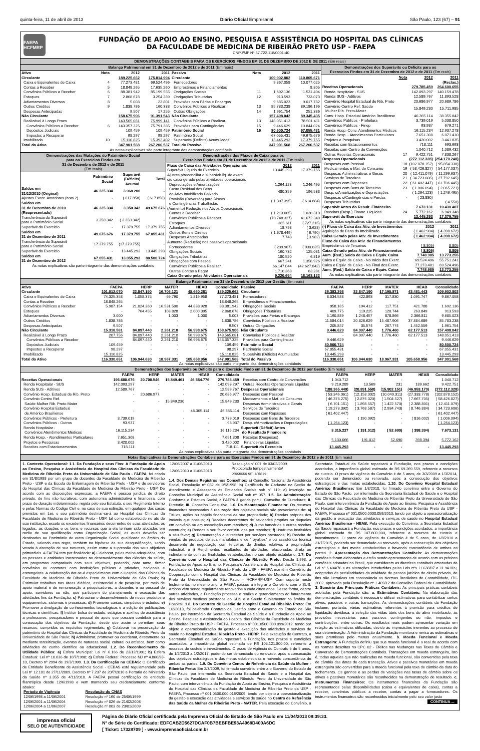quinta-feira, 11 de abril de 2013 Diário Oficial Empresarial São Paulo, 123 (67) – 91
FAEPA HCFMRP
FUNDAÇÃO DE APOIO AO ENSINO, PESQUISA E ASSISTÊNCIA DO HOSPITAL DAS CLÍNICAS
DA FACULDADE DE MEDICINA DE RIBEIRÃO PRETO USP - FAEPA
CNPJ/MF Nº 57.722.118/0001-40
DEMONSTRAÇÕES CONTÁBEIS PARA OS EXERCÍCIOS FINDOS EM 31 DE DEZEMBRO DE 2012 E DE 2011 (Em reais)
Balanço Patrimonial em 31 de Dezembro de 2012 e de 2011 (Em reais)
| Ativo | Nota | 2012 | 2011 |
| --- | --- | --- | --- |
| Circulante | | 189.225.662 | 175.814.994 |
| Caixa e Equivalentes de Caixa | 4 | 77.273.481 | 69.524.496 |
| Contas a Receber | 5 | 18.848.265 | 17.635.260 |
| Convênios Públicos a Receber | 6 | 88.381.942 | 85.199.555 |
| Estoques | 7 | 2.868.678 | 3.254.289 |
| Adiantamentos Diversos | 8 | 5.003 | 23.801 |
| Outros Créditos | 9 | 1.838.786 | 160.338 |
| Despesas Antecipadas | | 9.507 | 17.255 |
| Não Circulante | | 158.675.906 | 91.391.543 |
| Realizável à Longo Prazo | | 143.565.081 | 75.999.141 |
| Convênios Públicos a Receber | 6 | 143.357.325 | 75.791.385 |
| Depósitos Judiciais | | 109.459 | 109.459 |
| Impostos a Recuperar | | 98.297 | 98.297 |
| Imobilizado | 10 | 15.110.825 | 15.392.402 |
| Total do Ativo | | 347.901.568 | 267.206.537 |
| Passivo | Nota | 2012 | 2011 |
| --- | --- | --- | --- |
| Circulante | | 109.902.802 | 110.805.671 |
| Fornecedores | | 9.867.058 | 10.077.025 |
| Empréstimos e Financiamentos | | - | 8.805 |
| Obrigações Sociais | 11 | 1.692.136 | 1.531.404 |
| Obrigações Tributárias | 12 | 913.593 | 733.073 |
| Provisões para Férias e Encargos | | 9.685.023 | 9.017.782 |
| Convênios Públicos a Realizar | 13 | 85.783.238 | 89.186.196 |
| Outras Obrigações | 14 | 1.961.754 | 251.386 |
| Não Circulante | | 157.498.042 | 89.345.435 |
| Convênios Públicos a Realizar | 13 | 148.051.413 | 78.501.411 |
| Provisões para Contingências | 15 | 9.446.629 | 10.844.024 |
| Patrimônio Social | 16 | 80.500.724 | 67.055.431 |
| Patrimônio Social | | 67.055.431 | 49.675.676 |
| Superávits (Déficits) Acumulados | | 13.445.293 | 17.379.755 |
| Total do Passivo | | 347.901.568 | 267.206.537 |
As notas explicativas são parte integrante das demonstrações contábeis
Demonstrações das Mutações do Patrimônio Social
para os Exercícios Findos em
31 de Dezembro de 2012 e de 2011
(Em reais)
| | Patrimônio Social | Superávit (Déficits) Acumul. | Total |
| --- | --- | --- | --- |
| Saldos em 31/12/2010 (Original) | 46.325.334 | 3.968.200 | - |
| Ajustes Exerc. Anteriores (nota 2) | - | ( 617.858) | ( 617.858) |
| Saldos em 31 de Dezembro de 2010 (Reapresentado) | 46.325.334 | 3.350.342 | 49.675.676 |
| Transferência do Superávit para o Patrimônio Social | 3.350.342 | ( 3.350.342) | - |
| Superávit do Exercício | - | 17.379.755 | 17.379.755 |
| Saldos em 31 de Dezembro de 2011 | 49.675.676 | 17.379.755 | 67.055.431 |
| Transferência do Superávit para o Patrimônio Social | 17.379.755 | (17.379.755) | - |
| Superávit do Exercício | - | 13.445.293 | 13.445.293 |
| Saldos em 31 de Dezembro de 2012 | 67.055.431 | 13.055.293 | 80.500.724 |
As notas explicativas são parte integrante das demonstrações contábeis
Demonstrações dos Fluxos de Caixa para os
Exercícios Findos em 31 de Dezembro de 2012 e de 2011 (Em reais)
| Fluxo de Caixa das Atividades Operacionais | 2012 | 2011 |
| Superávit Líquido do Exercício | 13.445.293 | 17.379.755 |
| Ajustes p/reconciliar o superávit líq. do exerc. c/o caixa gerado pelas atividades operacionais | | |
| Depreciações e Amortizações | 1.264.123 | 1.246.495 |
| Custo Residual dos Bens do Ativo Imobilizado Baixado | 480.359 | 196.533 |
| Provisão (Reversão) para Riscos e Contingências Trabalhistas | ( 1.397.395) | ( 614.884) |
| (Aumento) Redução nos Ativos Operacionais | | |
| Contas a Receber | ( 1.213.005) | 1.030.310 |
| Convênios Públicos a Receber | (70.748.327) | 41.672.349 |
| Estoques | 385.611 | ( 727.216) |
| Adiantamentos Diversos | 18.798 | ( 3.628) |
| Outros Bens e Direitos | ( 1.678.449) | ( 6.790) |
| Despesas Antecipadas | 7.748 | ( 3.982) |
| Aumento (Redução) nos passivos operacionais | | |
| Fornecedores | ( 209.967) | ( 930.035) |
| Obrigações Sociais | 160.732 | 125.031 |
| Obrigações Tributárias | 180.520 | 6.819 |
| Obrigações com Pessoal | 667.241 | 1.356.926 |
| Convênios Públicos a Realizar | 66.147.044 | (42.627.842) |
| Outras Contas a Pagar | 1.710.368 | 63.281 |
| Caixa Gerado pelas Atividades Operacionais | 9.220.694 | 18.163.122 |
Demonstrações dos Superávits ou Déficits para os
Exercícios Findos em 31 de Dezembro de 2012 e de 2011 (Em reais)
| | Nota | 2012 | 2011 |
| --- | --- | --- | --- |
| | | | (Reclas.) |
| Receitas Operacionais | | 279.785.459 | 264.600.655 |
| Renda Hospitalar - SUS | | 142.093.297 | 140.159.478 |
| Renda SUS - Aditivos | | 12.589.767 | 11.893.528 |
| Convênio Hospital Estadual de Rib. Preto | | 20.686.977 | 20.689.786 |
| Convênio Centro Ref. Saúde Mulher Rib. Preto-Mater | | 15.849.230 | 15.711.985 |
| Conv. Hosp. Estadual Américo Brasiliense | | 46.365.114 | 38.355.842 |
| Convênios Públicos - Prefeitura | | 3.739.019 | 5.038.850 |
| Convênios Públicos - Finep | | 93.937 | 679.271 |
| Renda Hosp.-Conv. Atendimentos Médicos | | 16.115.234 | 12.937.278 |
| Renda Hosp. - Atendimentos Particulares | | 7.651.308 | 6.071.410 |
| Projetos e Pesquisas | | 3.420.002 | 3.441.835 |
| Receitas com Estacionamentos | | 718.111 | 693.693 |
| Receitas com Centro de Convenções | | 1.040.712 | 1.089.432 |
| Outras Receitas Operacionais | 17 | 9.422.751 | 7.838.267 |
| Despesas Operacionais | | (272.112.328) | (254.170.248) |
| Despesas com Pessoal | 18 | (102.878.152) | ( 95.854.338) |
| Medicamentos e Mat. de Consumo | 19 | ( 58.426.827) | ( 54.177.037) |
| Despesas Administrativas e Gerais | 20 | ( 12.411.079) | ( 11.299.637) |
| Serviços de Terceiros | 21 | ( 34.723.606) | ( 27.792.645) |
| Despesas com Repasses | 22 | ( 61.402.447) | ( 61.706.445) |
| Despesas com Bens de Terceiros | 23 | ( 1.006.094) | ( 2.065.221) |
| Desp. c/Amortizações e Depreciações | | ( 1.264.123) | ( 1.246.495) |
| Despesas c/Contingências e Perdas | - | ( 23.880) | |
| Despesas Tributárias | | - | ( 4.550) |
| Superávit Antes do Result. Financeiro | | 7.673.131 | 10.430.407 |
| Receitas (Desp.) Financ. Líquidas | 24 | 5.772.162 | 6.949.348 |
| Superávit do Exercício | | 13.445.293 | 17.379.755 |
As notas explicativas são parte integrante das demonstrações contábeis
| (-) Fluxo de Caixa das Ativ. de Investimentos | 2012 | 2011 |
| Aquisição de Bens do Imobilizado | ( 1.462.904) | ( 4.398.672) |
| Caixa Gerado pelas Ativ. de Investimentos | ( 1.462.904) | ( 4.398.672) |
| Fluxo de Caixa das Ativ. de Financiamentos | | |
| Empréstimos de Terceiros | ( 8.805) | 8.805 |
| Caixa Gerado pelas Ativ. de Financiamentos | ( 8.805) | 8.805 |
| Aum. (Red.) Saldo de Caixa e Equiv. Caixa | 7.748.985 | 13.773.255 |
| Caixa e Equiv. de Caixa - No Início dos Exerc. | 69.524.496 | 55.751.241 |
| Caixa e Equiv. de Caixa - No Final dos Exerc. | 77.273.481 | 69.524.496 |
| Aum. (Red.) Saldo de Caixa e Equiv. Caixa | 7.748.985 | 13.773.255 |
As notas explicativas são parte integrante das demonstrações contábeis
Balanço Patrimonial em 31 de Dezembro de 2012 por Gestão (Em reais)
| Ativo | FAEPA | HERP | MATER | HEAB | Consolidado |
| --- | --- | --- | --- | --- | --- |
| Circulante | 101.012.070 | 22.847.190 | 16.706.121 | 48.660.281 | 189.225.662 |
| Caixa e Equivalentes de Caixa | 74.325.358 | 1.058.375 | 69.790 | 1.819.958 | 77.273.481 |
| Contas a Receber | 18.848.265 | - | - | - | 18.848.265 |
| Convênios Públicos a Receber | 5.987.154 | 21.024.360 | 16.531.500 | 44.838.928 | 88.381.942 |
| Estoques | - | 764.455 | 103.828 | 2.000.395 | 2.868.678 |
| Adiantamentos Diversos | 3.000 | - | 1.003 | 1.000 | 5.003 |
| Outros Créditos | 1.838.786 | - | - | - | 1.838.786 |
| Despesas Antecipadas | 9.507 | - | - | - | 9.507 |
| Não Circulante | 15.318.581 | 84.097.440 | 2.261.210 | 56.998.675 | 158.675.906 |
| Realizável à Longo Prazo | 207.756 | 84.097.440 | 2.261.210 | 56.998.675 | 143.565.081 |
| Convênios Públicos a Receber | - | 84.097.440 | 2.261.210 | 56.998.675 | 143.357.325 |
| Depósitos Judiciais | 109.459 | - | - | - | 109.459 |
| Impostos a Recuperar | 98.297 | - | - | - | 98.297 |
| Imobilizado | 15.110.825 | - | - | - | 15.110.825 |
| Total do Ativo | 116.330.651 | 106.944.630 | 18.967.331 | 105.658.956 | 347.901.568 |
| Passivo | FAEPA | HERP | MATER | HEAB | Consolidado |
| --- | --- | --- | --- | --- | --- |
| Circulante | 26.383.298 | 22.847.190 | 17.190.871 | 43.481.443 | 109.902.802 |
| Fornecedores | 8.034.588 | 422.893 | 317.830 | 1.091.747 | 9.867.058 |
| Empréstimos e Financiamentos | - | - | - | - | - |
| Obrigações Sociais | 958.185 | 194.412 | 117.751 | 421.788 | 1.692.136 |
| Obrigações Tributárias | 409.775 | 119.225 | 120.744 | 263.849 | 913.593 |
| Provisões para Férias e Encargos | 5.190.889 | 1.248.457 | 878.866 | 2.366.811 | 9.685.023 |
| Convênios Públicos a Realizar | 11.584.014 | 20.826.629 | 15.487.906 | 37.884.689 | 85.783.238 |
| Outras Obrigações | 205.847 | 35.574 | 267.774 | 1.452.559 | 1.961.754 |
| Não Circulante | 9.446.629 | 84.097.440 | 1.776.460 | 62.177.513 | 157.498.042 |
| Convênios Públicos a Realizar | - | 84.097.440 | 1.776.460 | 62.177.513 | 148.051.413 |
| Provisões para Contingências | 9.446.629 | - | - | - | 9.446.629 |
| Patrimônio Social | 80.500.724 | - | - | - | 80.500.724 |
| Patrimônio Social | 67.055.431 | - | - | - | 67.055.431 |
| Superávits (Déficits) Acumulados | 13.445.293 | - | - | - | 13.445.293 |
| Total do Passivo | 116.330.651 | 106.944.630 | 18.967.331 | 105.658.956 | 347.901.568 |
As notas explicativas são parte integrante das demonstrações contábeis
Demonstrações dos Superávits ou Déficits para o Exercício Findo em 31 de Dezembro de 2012 por Gestão (Em reais)
| | FAEPA | HERP | MATER | HEAB | Consolidado |
| --- | --- | --- | --- | --- | --- |
| Receitas Operacionais | 196.680.676 | 20.700.546 | 15.849.461 | 46.554.776 | 279.785.459 |
| Renda Hospitalar - SUS | 142.093.297 | - | - | - | 142.093.297 |
| Renda SUS - Aditivos | 12.589.767 | - | - | - | 12.589.767 |
| Convênio Hosp. Estadual de Rib. Preto | - | 20.686.977 | - | - | 20.686.977 |
| Convênio Centro Ref. Saúde Mulher Rib. Preto-Mater | - | - | 15.849.230 | - | 15.849.230 |
| Convênio Hospital Estadual de Américo Brasiliense | - | - | - | 46.365.114 | 46.365.114 |
| Convênios Públicos - Prefeitura | 3.739.019 | - | - | - | 3.739.019 |
| Convênios Públicos - Outros | 93.937 | - | - | - | 93.937 |
| Renda Hospitalar - Convênios Atendimentos Médicos | 16.115.234 | - | - | - | 16.115.234 |
| Renda Hosp. - Atendimentos Particulares | 7.651.308 | - | - | - | 7.651.308 |
| Projetos e Pesquisas | 3.420.002 | - | - | - | 3.420.002 |
| Receitas com Estacionamentos | 718.111 | - | - | - | 718.111 |
| | FAEPA | HERP | MATER | HEAB | Consolidado |
| --- | --- | --- | --- | --- | --- |
| Receitas com Centro de Convenções | 1.040.712 | - | - | - | 1.040.712 |
| Outras Receitas Operacionais Líquidas | 9.219.289 | 13.569 | 231 | 189.662 | 9.422.751 |
| Despesas Operacionais | (188.365.449) | (20.891.558) | (15.902.151) | (46.953.170) | (272.112.328) |
| Despesas com Pessoal | ( 53.346.061) | (12.158.002) | (10.040.311) | (27.333.778) | (102.878.152) |
| Medicamentos e Mat. de Consumo | ( 46.378.275) | ( 2.876.320) | ( 1.504.527) | ( 7.667.705) | ( 58.426.827) |
| Despesas Administrativas e Gerais | ( 6.701.151) | ( 1.898.557) | ( 1.422.570) | ( 2.388.801) | ( 12.411.079) |
| Serviços de Terceiros | ( 19.273.392) | ( 3.768.587) | ( 2.934.743) | ( 8.746.884) | ( 34.723.606) |
| Despesas com Repasses | ( 61.402.447) | - | - | - | ( 61.402.447) |
| Despesas com Bens de Terceiros | - | ( 190.092) | - | ( 816.002) | ( 1.006.094) |
| Desp. c/Amortizações e Depreciações | ( 1.264.123) | - | - | - | ( 1.264.123) |
| Superávit (Déficit) Antes do Resultado Financeiro | 8.315.227 | ( 191.012) | ( 52.690) | ( 398.394) | 7.673.131 |
| Receitas (Despesas) Financeiras Líquidas | 5.130.066 | 191.012 | 52.690 | 398.394 | 5.772.162 |
| Superávit do Exercício | 13.445.293 | - | - | - | 13.445.293 |
As notas explicativas são parte integrante das demonstrações contábeis
Notas Explicativas às Demonstrações Contábeis para os Exercícios Findos em 31 de Dezembro de 2012 e de 2011 (Em reais)
1. Contexto Operacional: 1.1. Da Fundação e seus Fins: A Fundação de Apoio ao Ensino, Pesquisa e Assistência do Hospital das Clínicas da Faculdade de Medicina de Ribeirão Preto da Universidade de São Paulo - FAEPA, foi criada em 31/8/1988 por um grupo de docentes da Faculdade de Medicina de Ribeirão Preto - USP e da Escola de Enfermagem de Ribeirão Preto - USP e de servidores do Hospital das Clínicas da Faculdade de Medicina de Ribeirão Preto - USP. De acordo com as disposições expressas, a FAEPA é pessoa jurídica de direito privado, de fins não lucrativos, com autonomia administrativa e financeira, com prazo de duração indeterminado, regida pelo seu Estatuto, o seu Regimento Interno e pelas Normas do Código Civil e, no caso de sua extinção, em qualquer dos casos previstos em Lei, o seu patrimônio destinar-se-á ao Hospital das Clínicas da Faculdade de Medicina de Ribeirão Preto - USP, tal como estabelecido no ato de sua instituição, exceto os excedentes financeiros decorrentes de suas atividades, os legados, as doações e os bens e recursos que à ela tenham sido alocados em razão de sua qualificação como Organização Social, os quais deverão ser destinados ao Patrimônio de outra Organização Social qualificada no âmbito do Estado, valendo esta regra, também na hipótese de sua desqualificação, sendo vetada à alteração de sua natureza, assim como a supressão dos seus objetivos primordiais. A FAEPA tem por finalidade: a) Colaborar, pelos meios adequados, com as pessoas e entidades interessadas no desenvolvimento das ciências da saúde, em programas compatíveis com seus objetivos, podendo, para tanto, firmar convênios ou contratos com instituições públicas e privadas, nacionais e estrangeiras. A colaboração dar-se-á especialmente com o Hospital das Clínicas da Faculdade de Medicina de Ribeirão Preto da Universidade de São Paulo; b) Estimular trabalhos nas áreas didática, assistencial e de pesquisa, por meio de apoio material e de remuneração a pesquisadores, a docentes e ao pessoal de apoio, servidores ou não, que participem do planejamento e execução das atividades fins da Fundação; c) Patrocinar o desenvolvimento de novos produtos e equipamentos, sistemas e processos; d) Promover cursos, simpósios e estudos; e) Promover a divulgação de conhecimentos tecnológicos e a edição de publicações técnicas e científicas; f) Instituir bolsa de estudo, estágios e auxílios de assistência a professores, pesquisadores e pessoal de apoio que possam contribuir para a consecução dos objetivos da Fundação, desde que assim o permitam seus recursos, cumpridos os requisitos regimentais; g) Colaborar na preservação do patrimônio do Hospital das Clínicas da Faculdade de Medicina de Ribeirão Preto da Universidade de São Paulo; h) Administrar, promover ou coordenar, diretamente ou mediante terceirização, eventos de natureza social, cultural ou artística, bem como atividades de cunho científico ou educacional. 1.2. Do Reconhecimento de Utilidade Pública: a) Esfera Municipal: Lei nº 6.166 de 23/12/1991; b) Esfera Estadual: Lei nº 10.036 de 10/7/1998; c) Esfera Federal: Processo MJ nº 4.860/98-10, Decreto nº 2994 de 19/3/1999. 1.3. Da Certificação no CEBAS: O Certificado de Entidade Beneficente de Assistência Social - CEBAS está regulamentado pela Lei nº 12.101 de 27/11/2009, Decreto nº 7.237 de 20/7/2010 e Portaria do Ministério da Saúde nº 3.355 de 4/11/2010. A FAEPA possui certificação de entidade filantrópica desde 12/6/1998 e vem mantendo seu credenciamento conforme abaixo:
| Período de Vigência | Resolução do CNAS |
| --- | --- |
| 12/06/1998 a 11/06/2001 | Resolução nº 160 de 25/06/1999 |
| 12/06/2001 a 11/06/2004 | Resolução nº 026 de 21/02/2008 |
| 12/06/2004 a 11/06/2007 | Resolução nº 003 de 23/01/2009 |
| 12/06/2007 a 11/06/2010 | Resolução nº 007 de 03/02/2009 |
| 12/06/2010 a 11/06/2013 | Protocolado tempestivamente/ processo em análise. |
1.4. Dos Demais Registros nos Conselhos: a) Conselho Nacional de Assistência Social, Resolução nº 082 de 9/6/1998; b) Certificado de Cadastro na Seção de Atendimento e Assessoria às Entidades Sociais sob nº 119; c) Inscrição no Conselho Municipal de Assistência Social sob nº 057. 1.5. Da Administração: Conforme o Estatuto Social, a FAEPA é gerida por: I. Conselho de Curadores; II. Diretoria; III. Conselho Consultivo. 1.6. Da Manutenção Financeira: Os recursos financeiros necessários à realização dos objetivos sociais são provenientes de: a) Títulos, ações ou papéis financeiros de sua propriedade; b) Rendas próprias dos imóveis que possua; c) Receitas decorrentes de atividades próprias ou daquelas em convênio ou em associação com terceiros; d) Juros bancários e outras receitas eventuais; e) Rendas a seu favor constituídas por terceiros; f) Usufrutos instituídos a seu favor; g) Remuneração que receber por serviços prestados; h) Receita de vendas de produtos de sua manufatura e de “royalties” e ou assistência técnica decorrente de negociação com terceiros de direitos relativos à propriedade industrial; e i) Rendimentos resultantes de atividades relacionadas direta ou indiretamente com as finalidades estabelecidas no seu objeto estatutário. 1.7. Do Convênio com o Hospital das Clínicas de Ribeirão Preto: Desde 1.993, a Fundação de Apoio ao Ensino, Pesquisa e Assistência do Hospital das Clínicas da Faculdade de Medicina de Ribeirão Preto da USP - FAEPA mantém Convênio de Cooperação com o Hospital das Clínicas da Faculdade de Medicina de Ribeirão Preto da Universidade de São Paulo - HCFMRP-USP. Com suporte neste Instrumento, no mesmo ano, a FAEPA passou a integrar o Convênio com o SUS. Ambos vêm sendo regularmente renovados a cada cinco anos. Dessa forma, dentre outras atividades, a Fundação processa e realiza o gerenciamento do faturamento dos serviços médicos prestados ao SUS e à Saúde Suplementar no âmbito do Hospital. 1.8. Do Contrato de Gestão do Hospital Estadual Ribeirão Preto: Em 1/2/2013, foi celebrado Contrato de Gestão entre o Governo do Estado de São Paulo, por intermédio da Secretaria Estadual de Saúde e a Fundação de Apoio ao Ensino, Pesquisa e Assistência do Hospital das Clínicas da Faculdade de Medicina de Ribeirão Preto da USP - FAEPA, Processo nº 001.0500.000.099/2012, tendo por objeto a operacionalização da gestão e execução das atividades e serviços de saúde no Hospital Estadual Ribeirão Preto - HERP. Pela execução do Contrato, a Secretaria Estadual da Saúde repassará a Fundação, nos prazos e condições acordados, a importância global estimada de R$ 105.121.800,00, referente a recursos de custeio e investimentos. O prazo de vigência do Contrato é de 5 anos, de 1/2/2013 a 1/2/2017, podendo ser denunciado ou renovado, após a consecução dos objetivos estratégicos e das metas estabelecidas e havendo concordância de ambas as partes. 1.9. Do Convênio Centro de Referência da Saúde da Mulher - Ribeirão Preto: Em 2/3/2009, foi firmado convênio entre a o Governo do Estado de São Paulo, por intermédio da Secretaria Estadual de Saúde e o Hospital das Clínicas da Faculdade de Medicina de Ribeirão Preto da Universidade de São Paulo, com interveniência da Fundação de Apoio ao Ensino, Pesquisa e Assistência do Hospital das Clínicas da Faculdade de Medicina de Ribeirão Preto da USP - FAEPA, Processo nº 001.0500.000.016/2009, tendo por objeto a operacionalização da gestão e execução das atividades e serviços de saúde no Centro de Referência das Saúde da Mulher de Ribeirão Preto - MATER. Pela execução do Convênio, a Secretaria Estadual da Saúde repassará a Fundação, nos prazos e condições acordados, a importância global estimada de R$ 69.269.559, referente a recursos de custeio. O prazo de vigência do Convênio é de 5 anos, de 3/3/2009 a 1/3/2014, podendo ser denunciado ou renovado, após a consecução dos objetivos estratégicos e das metas estabelecidas. 1.10. Do Convênio Hospital Estadual Américo Brasiliense: Em 1/8/2010, foi firmado convênio entre o Governo do Estado de São Paulo, por intermédio da Secretaria Estadual de Saúde e o Hospital das Clínicas da Faculdade de Medicina de Ribeirão Preto da Universidade de São Paulo, com interveniência da Fundação de Apoio ao Ensino, Pesquisa e Assistência do Hospital das Clínicas da Faculdade de Medicina de Ribeirão Preto da USP - FAEPA, Processo nº 001.0500.0000.059/2010, tendo por objeto a operacionalização da gestão e execução das atividades e serviços de saúde no Hospital Estadual Américo Brasiliense - HEAB. Pela execução do Convênio, a Secretaria Estadual da Saúde repassará a Fundação, nos prazos e condições acordados, a importância global estimada de R$ 107.800.000, referente a recursos de custeio e investimentos. O prazo de vigência do Convênio é de 5 anos, de 1/8/2010 a 31/7/2015, podendo ser denunciado ou renovado, após a consecução dos objetivos estratégicos e das metas estabelecidas e havendo concordância de ambas as partes. 2. Apresentação das Demonstrações Contábeis: As demonstrações contábeis foram elaboradas e estão sendo apresentadas de acordo com as práticas contábeis adotadas no Brasil, que consideram as diretrizes contábeis emanadas da Lei nº 6.404/76 e as alterações introduzidas pelas Leis nºs 11.638/07 e 11.941/09, adaptadas às peculiaridades da atividade de pessoa jurídica de direito privado, de fins não lucrativos em consonância as Normas Brasileiras de Contabilidade, ITG 2002, aprovada pela Resolução nº 1.409/12 do Conselho Federal de Contabilidade. 3. Sumário das Principais Práticas Contábeis: As principais práticas contábeis adotadas pela Fundação são: a. Estimativas Contábeis: Na elaboração das demonstrações contábeis é necessário utilizar estimativas para contabilizar certos ativos, passivos e outras transações. As demonstrações contábeis da Fundação incluem, portanto, várias estimativas referentes à provisão para créditos de liquidação duvidosa, à seleção das vidas úteis dos bens do ativo imobilizado, às provisões necessárias para passivos contingentes ou não, impostos e contribuições, entre outras. Os resultados reais podem apresentar variação em relação às estimativas utilizadas, devido às imprecisões inerentes ao processo de sua determinação. A Administração da Fundação monitora e revisa as estimativas e suas premissas pelo menos anualmente. b. Moeda Funcional e Moeda Estrangeira: A Fundação definiu que sua moeda funcional é o real de acordo com as normas descritas no CPC 02 - Efeitos nas Mudanças nas Taxas de Câmbio e Conversão de Demonstrações Contábeis. Transações em moeda estrangeira, isto é, todas aquelas que não realizadas na moeda funcional, são convertidas pela taxa de câmbio das datas de cada transação. Ativos e passivos monetários em moeda estrangeira são convertidos para a moeda funcional pela taxa de câmbio da data do fechamento. Os ganhos e as perdas de variações nas taxas de câmbio sobre os ativos e passivos monetários são reconhecidos na demonstração de resultado. c. Instrumentos Financeiros: Os instrumentos financeiros da Fundação são representados pelas disponibilidades (caixa e equivalentes de caixa), contas a receber, convênios públicos a receber, contas a pagar a fornecedores. Os instrumentos financeiros são reconhecidos inicialmente pelo seu valor justo
CONTINUA ...
imprensa oficial
SELO DE AUTENTICIDADE
Página do Diário Oficial certificada pela Imprensa Oficial do Estado de São Paulo em 11/04/2013 08:39:33.
Nº de Série do Certificado: EDFCAB2D5627DCAF0B7BEBFBE93A4968D400A6DC
[ Ticket: 17328709 ] - www.imprensaoficial.com.br